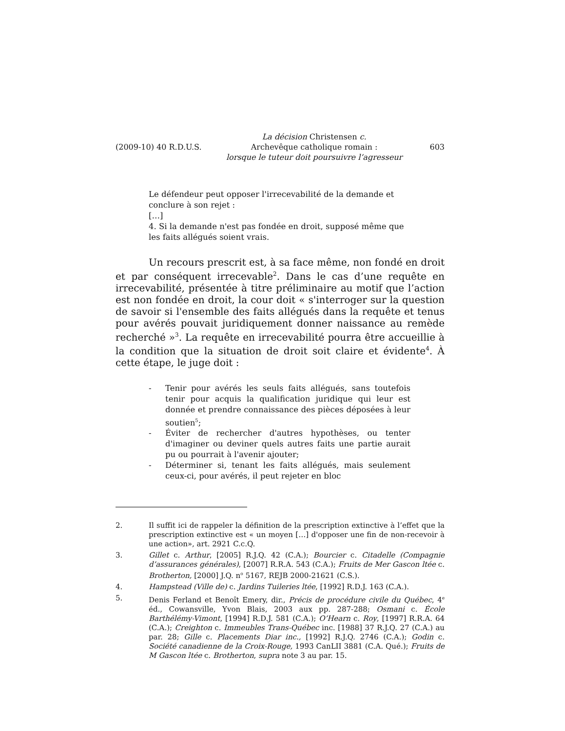(2009-10) 40 R.D.U.S.
La décision Christensen c.
Archevêque catholique romain :
lorsque le tuteur doit poursuivre l’agresseur
603
Le défendeur peut opposer l'irrecevabilité de la demande et conclure à son rejet :
[…]
4. Si la demande n'est pas fondée en droit, supposé même que les faits allégués soient vrais.
Un recours prescrit est, à sa face même, non fondé en droit et par conséquent irrecevable<sup>2</sup>. Dans le cas d’une requête en irrecevabilité, présentée à titre préliminaire au motif que l’action est non fondée en droit, la cour doit « s'interroger sur la question de savoir si l'ensemble des faits allégués dans la requête et tenus pour avérés pouvait juridiquement donner naissance au remède recherché »<sup>3</sup>. La requête en irrecevabilité pourra être accueillie à la condition que la situation de droit soit claire et évidente<sup>4</sup>. À cette étape, le juge doit :
- Tenir pour avérés les seuls faits allégués, sans toutefois tenir pour acquis la qualification juridique qui leur est donnée et prendre connaissance des pièces déposées à leur soutien<sup>5</sup>;
- Éviter de rechercher d'autres hypothèses, ou tenter d'imaginer ou deviner quels autres faits une partie aurait pu ou pourrait à l'avenir ajouter;
- Déterminer si, tenant les faits allégués, mais seulement ceux-ci, pour avérés, il peut rejeter en bloc
2. Il suffit ici de rappeler la définition de la prescription extinctive à l’effet que la prescription extinctive est « un moyen […] d'opposer une fin de non-recevoir à une action», art. 2921 C.c.Q.
3. Gillet c. Arthur, [2005] R.J.Q. 42 (C.A.); Bourcier c. Citadelle (Compagnie d’assurances générales), [2007] R.R.A. 543 (C.A.); Fruits de Mer Gascon ltée c. Brotherton, [2000] J.Q. n<sup>o</sup> 5167, REJB 2000-21621 (C.S.).
4. Hampstead (Ville de) c. Jardins Tuileries ltée, [1992] R.D.J. 163 (C.A.).
5. Denis Ferland et Benoît Emery, dir., Précis de procédure civile du Québec, 4<sup>e</sup> éd., Cowansville, Yvon Blais, 2003 aux pp. 287-288; Osmani c. École Barthélémy-Vimont, [1994] R.D.J. 581 (C.A.); O’Hearn c. Roy, [1997] R.R.A. 64 (C.A.); Creighton c. Immeubles Trans-Québec inc. [1988] 37 R.J.Q. 27 (C.A.) au par. 28; Gille c. Placements Diar inc., [1992] R.J.Q. 2746 (C.A.); Godin c. Société canadienne de la Croix-Rouge, 1993 CanLII 3881 (C.A. Qué.); Fruits de M Gascon ltée c. Brotherton, supra note 3 au par. 15.